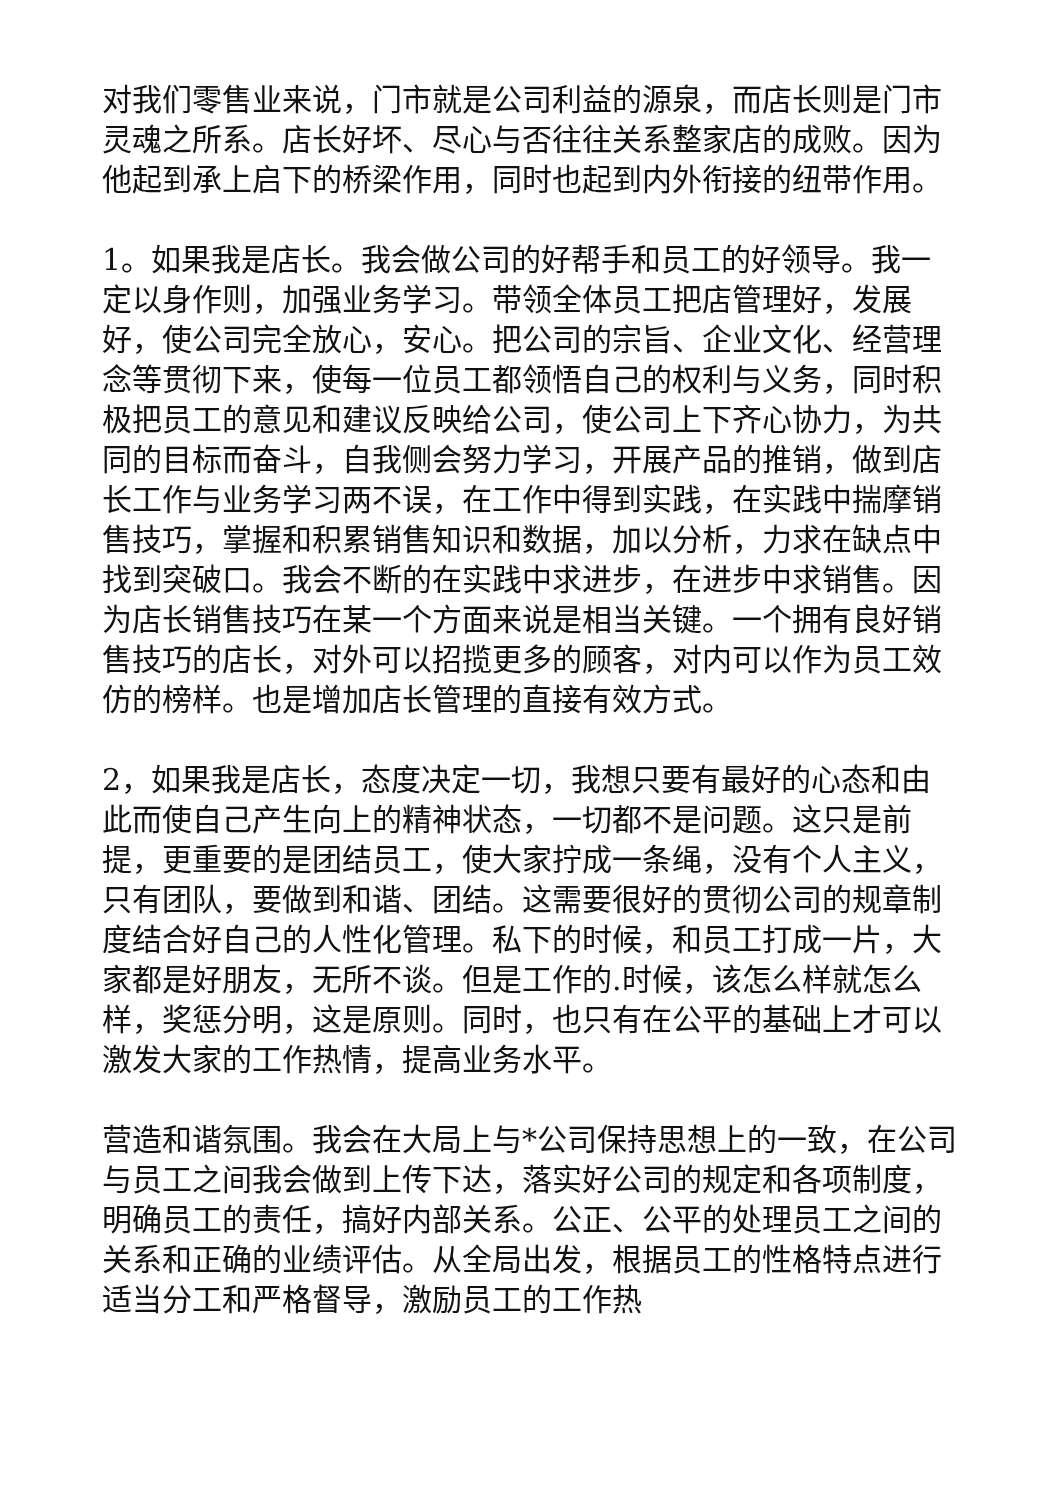对我们零售业来说，门市就是公司利益的源泉，而店长则是门市灵魂之所系。店长好坏、尽心与否往往关系整家店的成败。因为他起到承上启下的桥梁作用，同时也起到内外衔接的纽带作用。
1。如果我是店长。我会做公司的好帮手和员工的好领导。我一定以身作则，加强业务学习。带领全体员工把店管理好，发展好，使公司完全放心，安心。把公司的宗旨、企业文化、经营理念等贯彻下来，使每一位员工都领悟自己的权利与义务，同时积极把员工的意见和建议反映给公司，使公司上下齐心协力，为共同的目标而奋斗，自我侧会努力学习，开展产品的推销，做到店长工作与业务学习两不误，在工作中得到实践，在实践中揣摩销售技巧，掌握和积累销售知识和数据，加以分析，力求在缺点中找到突破口。我会不断的在实践中求进步，在进步中求销售。因为店长销售技巧在某一个方面来说是相当关键。一个拥有良好销售技巧的店长，对外可以招揽更多的顾客，对内可以作为员工效仿的榜样。也是增加店长管理的直接有效方式。
2，如果我是店长，态度决定一切，我想只要有最好的心态和由此而使自己产生向上的精神状态，一切都不是问题。这只是前提，更重要的是团结员工，使大家拧成一条绳，没有个人主义，只有团队，要做到和谐、团结。这需要很好的贯彻公司的规章制度结合好自己的人性化管理。私下的时候，和员工打成一片，大家都是好朋友，无所不谈。但是工作的.时候，该怎么样就怎么样，奖惩分明，这是原则。同时，也只有在公平的基础上才可以激发大家的工作热情，提高业务水平。
营造和谐氛围。我会在大局上与*公司保持思想上的一致，在公司与员工之间我会做到上传下达，落实好公司的规定和各项制度，明确员工的责任，搞好内部关系。公正、公平的处理员工之间的关系和正确的业绩评估。从全局出发，根据员工的性格特点进行适当分工和严格督导，激励员工的工作热